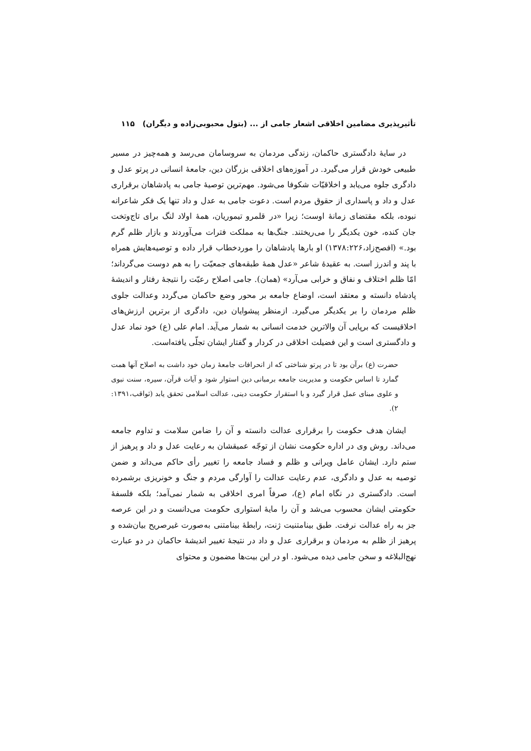تأثیرپذیری مضامین اخلاقی اشعار جامی از ... (بتول محبوبی‌زاده و دیگران) ۱۱۵
در سایهٔ دادگستری حاکمان، زندگی مردمان به سروسامان می‌رسد و همه‌چیز در مسیر طبیعی خودش قرار می‌گیرد. در آموزه‌های اخلاقی بزرگان دین، جامعهٔ انسانی در پرتو عدل و دادگری جلوه می‌یابد و اخلاقیّات شکوفا می‌شود. مهم‌ترین توصیهٔ جامی به پادشاهان برقراری عدل و داد و پاسداری از حقوق مردم است. دعوت جامی به عدل و داد تنها یک فکر شاعرانه نبوده، بلکه مقتضای زمانهٔ اوست؛ زیرا «در قلمرو تیموریان، همهٔ اولاد لنگ برای تاج‌وتخت جان کنده، خون یکدیگر را می‌ریختند. جنگ‌ها به مملکت فترات می‌آوردند و بازار ظلم گرم بود.» (افصح‌زاد،۱۳۷۸:۲۲۶) او بارها پادشاهان را موردخطاب قرار داده و توصیه‌هایش همراه با پند و اندرز است. به عقیدهٔ شاعر «عدل همهٔ طبقه‌های جمعیّت را به هم دوست می‌گرداند؛ امّا ظلم اختلاف و نفاق و خرابی می‌آرد» (همان). جامی اصلاح رعیّت را نتیجهٔ رفتار و اندیشهٔ پادشاه دانسته و معتقد است، اوضاع جامعه بر محور وضع حاکمان می‌گردد وعدالت جلوی ظلم مردمان را بر یکدیگر می‌گیرد. ازمنظر پیشوایان دین، دادگری از برترین ارزش‌های اخلاقیست که برپایی آن والاترین خدمت انسانی به شمار می‌آید. امام علی (ع) خود نماد عدل و دادگستری است و این فضیلت اخلاقی در کردار و گفتار ایشان تجلّی یافته‌است.
حضرت (ع) برآن بود تا در پرتو شناختی که از انحرافات جامعهٔ زمان خود داشت به اصلاح آنها همت گمارد تا اساس حکومت و مدیریت جامعه برمبانی دین استوار شود و آیات قرآن، سیره، سنت نبوی و علوی مبنای عمل قرار گیرد و با استقرار حکومت دینی، عدالت اسلامی تحقق یابد (ثواقب،۱۳۹۱: ۲).
ایشان هدف حکومت را برقراری عدالت دانسته و آن را ضامن سلامت و تداوم جامعه می‌داند. روش وی در اداره حکومت نشان از توجّه عمیقشان به رعایت عدل و داد و پرهیز از ستم دارد. ایشان عامل ویرانی و ظلم و فساد جامعه را تغییر رأی حاکم می‌داند و ضمن توصیه به عدل و دادگری، عدم رعایت عدالت را آوارگی مردم و جنگ و خونریزی برشمرده است. دادگستری در نگاه امام (ع)، صرفاً امری اخلاقی به شمار نمی‌آمد؛ بلکه فلسفهٔ حکومتی ایشان محسوب می‌شد و آن را مایهٔ استواری حکومت می‌دانست و در این عرصه جز به راه عدالت نرفت. طبق بینامتنیت ژنت، رابطهٔ بینامتنی به‌صورت غیرصریح بیان‌شده و پرهیز از ظلم به مردمان و برقراری عدل و داد در نتیجهٔ تغییر اندیشهٔ حاکمان در دو عبارت نهج‌البلاغه و سخن جامی دیده می‌شود. او در این بیت‌ها مضمون و محتوای